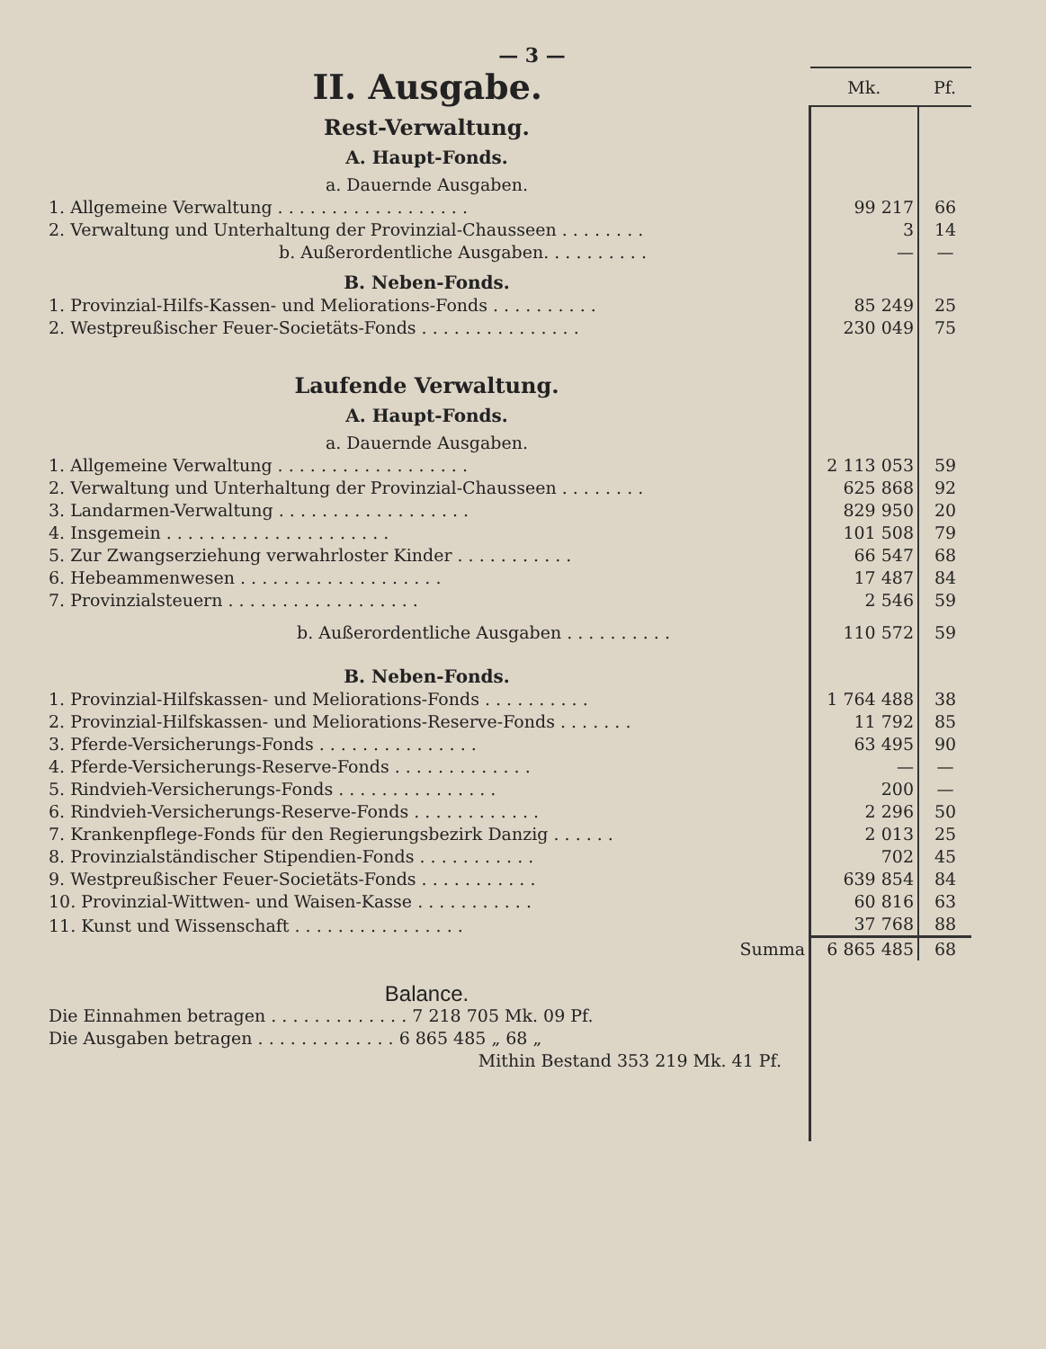— 3 —
| II. Ausgabe. | Mk. | Pf. |
| Rest-Verwaltung. | | |
| A. Haupt-Fonds. | | |
| a. Dauernde Ausgaben. | | |
| 1. Allgemeine Verwaltung . . . . . . . . . . . . . . . . . . | 99 217 | 66 |
| 2. Verwaltung und Unterhaltung der Provinzial-Chausseen . . . . . . . . | 3 | 14 |
| b. Außerordentliche Ausgaben. . . . . . . . . . | — | — |
| B. Neben-Fonds. | | |
| 1. Provinzial-Hilfs-Kassen- und Meliorations-Fonds . . . . . . . . . . | 85 249 | 25 |
| 2. Westpreußischer Feuer-Societäts-Fonds . . . . . . . . . . . . . . . | 230 049 | 75 |
| Laufende Verwaltung. | | |
| A. Haupt-Fonds. | | |
| a. Dauernde Ausgaben. | | |
| 1. Allgemeine Verwaltung . . . . . . . . . . . . . . . . . . | 2 113 053 | 59 |
| 2. Verwaltung und Unterhaltung der Provinzial-Chausseen . . . . . . . . | 625 868 | 92 |
| 3. Landarmen-Verwaltung . . . . . . . . . . . . . . . . . . | 829 950 | 20 |
| 4. Insgemein . . . . . . . . . . . . . . . . . . . . . | 101 508 | 79 |
| 5. Zur Zwangserziehung verwahrloster Kinder . . . . . . . . . . . | 66 547 | 68 |
| 6. Hebeammenwesen . . . . . . . . . . . . . . . . . . . | 17 487 | 84 |
| 7. Provinzialsteuern . . . . . . . . . . . . . . . . . . | 2 546 | 59 |
| b. Außerordentliche Ausgaben . . . . . . . . . . | 110 572 | 59 |
| B. Neben-Fonds. | | |
| 1. Provinzial-Hilfskassen- und Meliorations-Fonds . . . . . . . . . . | 1 764 488 | 38 |
| 2. Provinzial-Hilfskassen- und Meliorations-Reserve-Fonds . . . . . . . | 11 792 | 85 |
| 3. Pferde-Versicherungs-Fonds . . . . . . . . . . . . . . . | 63 495 | 90 |
| 4. Pferde-Versicherungs-Reserve-Fonds . . . . . . . . . . . . . | — | — |
| 5. Rindvieh-Versicherungs-Fonds . . . . . . . . . . . . . . . | 200 | — |
| 6. Rindvieh-Versicherungs-Reserve-Fonds . . . . . . . . . . . . | 2 296 | 50 |
| 7. Krankenpflege-Fonds für den Regierungsbezirk Danzig . . . . . . | 2 013 | 25 |
| 8. Provinzialständischer Stipendien-Fonds . . . . . . . . . . . | 702 | 45 |
| 9. Westpreußischer Feuer-Societäts-Fonds . . . . . . . . . . . | 639 854 | 84 |
| 10. Provinzial-Wittwen- und Waisen-Kasse . . . . . . . . . . . | 60 816 | 63 |
| 11. Kunst und Wissenschaft . . . . . . . . . . . . . . . . | 37 768 | 88 |
| Summa | 6 865 485 | 68 |
| Balance. | | |
| Die Einnahmen betragen . . . . . . . . . . . . . 7 218 705 Mk. 09 Pf. | | |
| Die Ausgaben betragen . . . . . . . . . . . . . 6 865 485 „ 68 „ | | |
| Mithin Bestand 353 219 Mk. 41 Pf. | | |